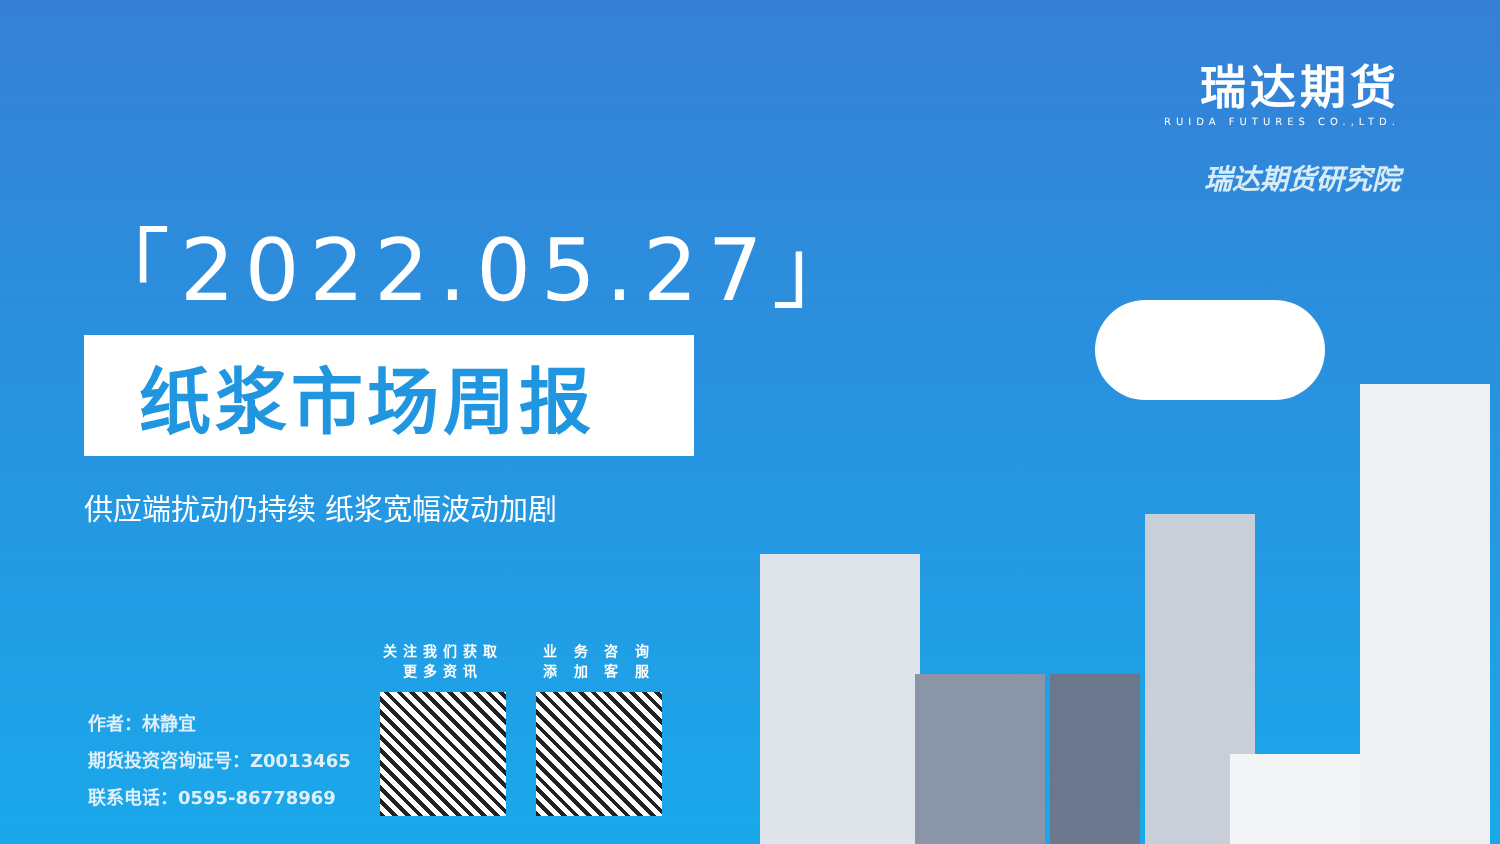瑞达期货
RUIDA FUTURES CO.,LTD.
瑞达期货研究院
「2022.05.27」
纸浆市场周报
供应端扰动仍持续 纸浆宽幅波动加剧
作者：林静宜
期货投资咨询证号：Z0013465
联系电话：0595-86778969
关注我们获取更多资讯
业 务 咨 询 添 加 客 服